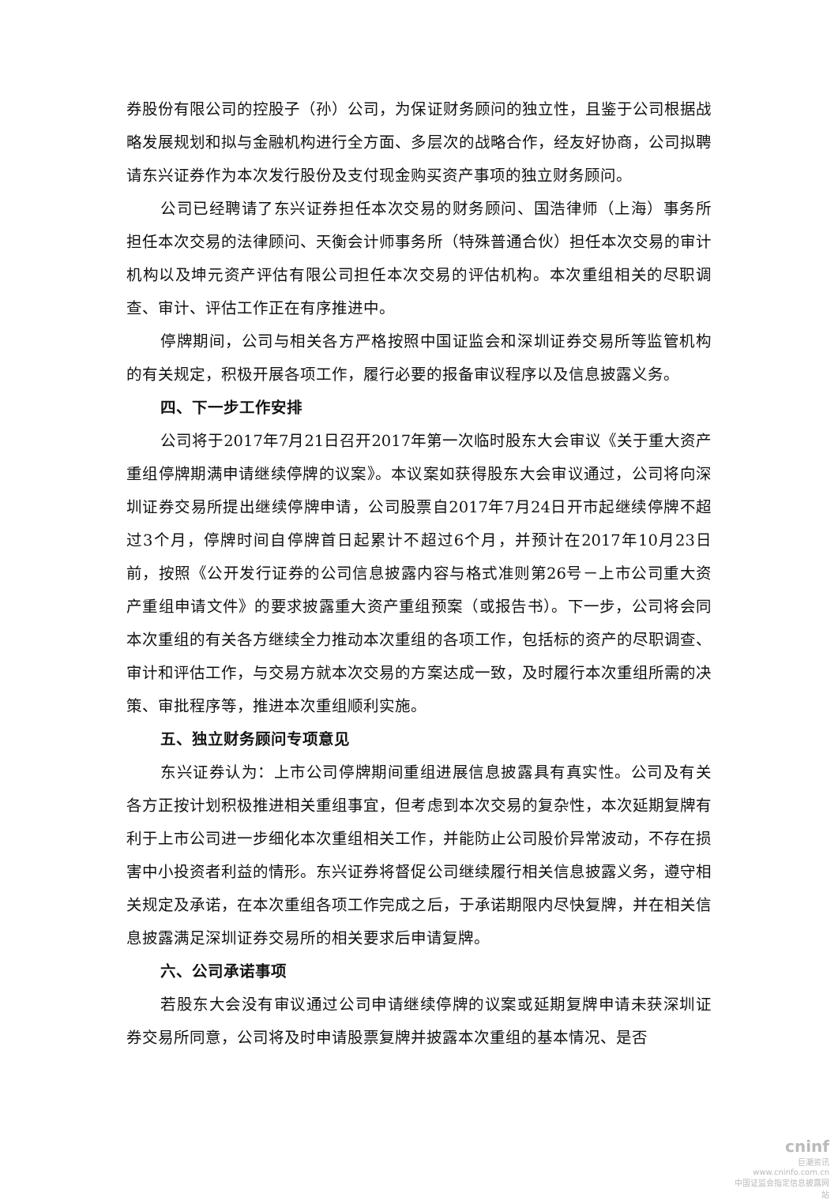券股份有限公司的控股子（孙）公司，为保证财务顾问的独立性，且鉴于公司根据战略发展规划和拟与金融机构进行全方面、多层次的战略合作，经友好协商，公司拟聘请东兴证券作为本次发行股份及支付现金购买资产事项的独立财务顾问。
公司已经聘请了东兴证券担任本次交易的财务顾问、国浩律师（上海）事务所担任本次交易的法律顾问、天衡会计师事务所（特殊普通合伙）担任本次交易的审计机构以及坤元资产评估有限公司担任本次交易的评估机构。本次重组相关的尽职调查、审计、评估工作正在有序推进中。
停牌期间，公司与相关各方严格按照中国证监会和深圳证券交易所等监管机构的有关规定，积极开展各项工作，履行必要的报备审议程序以及信息披露义务。
四、下一步工作安排
公司将于2017年7月21日召开2017年第一次临时股东大会审议《关于重大资产重组停牌期满申请继续停牌的议案》。本议案如获得股东大会审议通过，公司将向深圳证券交易所提出继续停牌申请，公司股票自2017年7月24日开市起继续停牌不超过3个月，停牌时间自停牌首日起累计不超过6个月，并预计在2017年10月23日前，按照《公开发行证券的公司信息披露内容与格式准则第26号－上市公司重大资产重组申请文件》的要求披露重大资产重组预案（或报告书）。下一步，公司将会同本次重组的有关各方继续全力推动本次重组的各项工作，包括标的资产的尽职调查、审计和评估工作，与交易方就本次交易的方案达成一致，及时履行本次重组所需的决策、审批程序等，推进本次重组顺利实施。
五、独立财务顾问专项意见
东兴证券认为：上市公司停牌期间重组进展信息披露具有真实性。公司及有关各方正按计划积极推进相关重组事宜，但考虑到本次交易的复杂性，本次延期复牌有利于上市公司进一步细化本次重组相关工作，并能防止公司股价异常波动，不存在损害中小投资者利益的情形。东兴证券将督促公司继续履行相关信息披露义务，遵守相关规定及承诺，在本次重组各项工作完成之后，于承诺期限内尽快复牌，并在相关信息披露满足深圳证券交易所的相关要求后申请复牌。
六、公司承诺事项
若股东大会没有审议通过公司申请继续停牌的议案或延期复牌申请未获深圳证券交易所同意，公司将及时申请股票复牌并披露本次重组的基本情况、是否
cninf
巨潮资讯
www.cninfo.com.cn
中国证监会指定信息披露网站